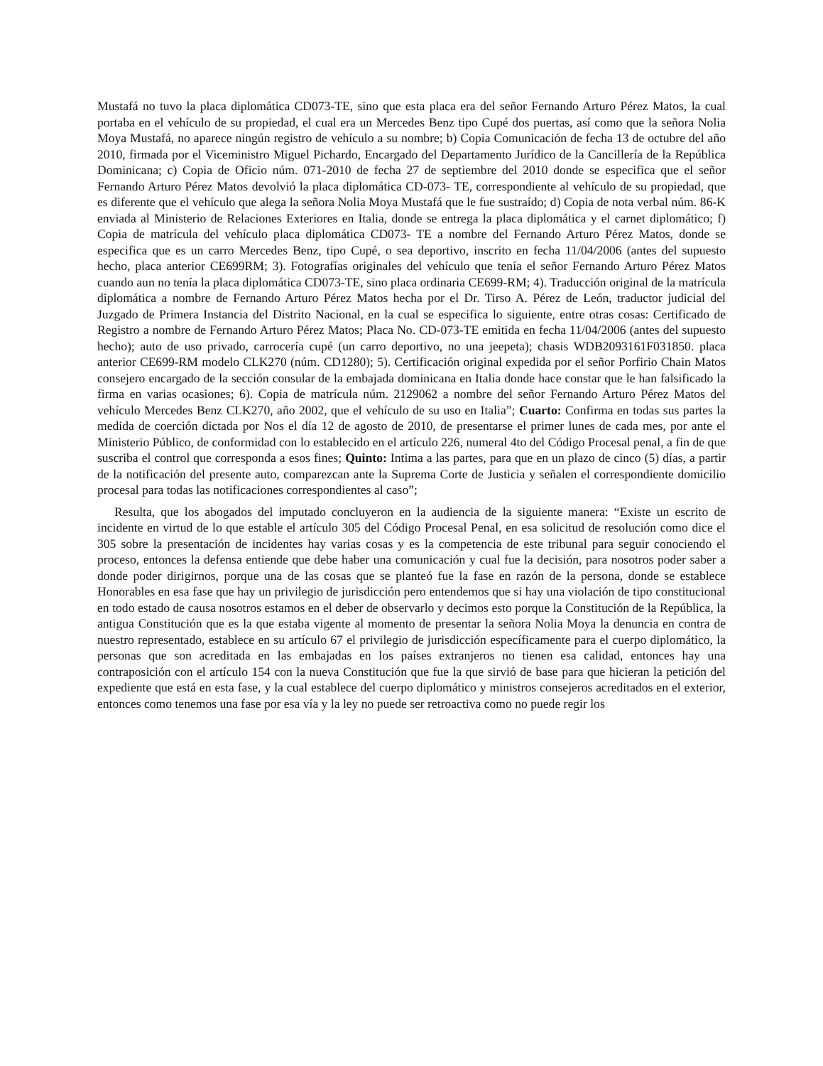Mustafá no tuvo la placa diplomática CD073-TE, sino que esta placa era del señor Fernando Arturo Pérez Matos, la cual portaba en el vehículo de su propiedad, el cual era un Mercedes Benz tipo Cupé dos puertas, así como que la señora Nolia Moya Mustafá, no aparece ningún registro de vehículo a su nombre; b) Copia Comunicación de fecha 13 de octubre del año 2010, firmada por el Viceministro Miguel Pichardo, Encargado del Departamento Jurídico de la Cancillería de la República Dominicana; c) Copia de Oficio núm. 071-2010 de fecha 27 de septiembre del 2010 donde se especifica que el señor Fernando Arturo Pérez Matos devolvió la placa diplomática CD-073- TE, correspondiente al vehículo de su propiedad, que es diferente que el vehículo que alega la señora Nolia Moya Mustafá que le fue sustraído; d) Copia de nota verbal núm. 86-K enviada al Ministerio de Relaciones Exteriores en Italia, donde se entrega la placa diplomática y el carnet diplomático; f) Copia de matrícula del vehículo placa diplomática CD073- TE a nombre del Fernando Arturo Pérez Matos, donde se especifica que es un carro Mercedes Benz, tipo Cupé, o sea deportivo, inscrito en fecha 11/04/2006 (antes del supuesto hecho, placa anterior CE699RM; 3). Fotografías originales del vehículo que tenía el señor Fernando Arturo Pérez Matos cuando aun no tenía la placa diplomática CD073-TE, sino placa ordinaria CE699-RM; 4). Traducción original de la matrícula diplomática a nombre de Fernando Arturo Pérez Matos hecha por el Dr. Tirso A. Pérez de León, traductor judicial del Juzgado de Primera Instancia del Distrito Nacional, en la cual se especifica lo siguiente, entre otras cosas: Certificado de Registro a nombre de Fernando Arturo Pérez Matos; Placa No. CD-073-TE emitida en fecha 11/04/2006 (antes del supuesto hecho); auto de uso privado, carrocería cupé (un carro deportivo, no una jeepeta); chasis WDB2093161F031850. placa anterior CE699-RM modelo CLK270 (núm. CD1280); 5). Certificación original expedida por el señor Porfirio Chain Matos consejero encargado de la sección consular de la embajada dominicana en Italia donde hace constar que le han falsificado la firma en varias ocasiones; 6). Copia de matrícula núm. 2129062 a nombre del señor Fernando Arturo Pérez Matos del vehículo Mercedes Benz CLK270, año 2002, que el vehículo de su uso en Italia”; Cuarto: Confirma en todas sus partes la medida de coerción dictada por Nos el día 12 de agosto de 2010, de presentarse el primer lunes de cada mes, por ante el Ministerio Público, de conformidad con lo establecido en el artículo 226, numeral 4to del Código Procesal penal, a fin de que suscriba el control que corresponda a esos fines; Quinto: Intima a las partes, para que en un plazo de cinco (5) días, a partir de la notificación del presente auto, comparezcan ante la Suprema Corte de Justicia y señalen el correspondiente domicilio procesal para todas las notificaciones correspondientes al caso”;
Resulta, que los abogados del imputado concluyeron en la audiencia de la siguiente manera: “Existe un escrito de incidente en virtud de lo que estable el artículo 305 del Código Procesal Penal, en esa solicitud de resolución como dice el 305 sobre la presentación de incidentes hay varias cosas y es la competencia de este tribunal para seguir conociendo el proceso, entonces la defensa entiende que debe haber una comunicación y cual fue la decisión, para nosotros poder saber a donde poder dirigirnos, porque una de las cosas que se planteó fue la fase en razón de la persona, donde se establece Honorables en esa fase que hay un privilegio de jurisdicción pero entendemos que si hay una violación de tipo constitucional en todo estado de causa nosotros estamos en el deber de observarlo y decimos esto porque la Constitución de la República, la antigua Constitución que es la que estaba vigente al momento de presentar la señora Nolia Moya la denuncia en contra de nuestro representado, establece en su artículo 67 el privilegio de jurisdicción específicamente para el cuerpo diplomático, la personas que son acreditada en las embajadas en los países extranjeros no tienen esa calidad, entonces hay una contraposición con el artículo 154 con la nueva Constitución que fue la que sirvió de base para que hicieran la petición del expediente que está en esta fase, y la cual establece del cuerpo diplomático y ministros consejeros acreditados en el exterior, entonces como tenemos una fase por esa vía y la ley no puede ser retroactiva como no puede regir los